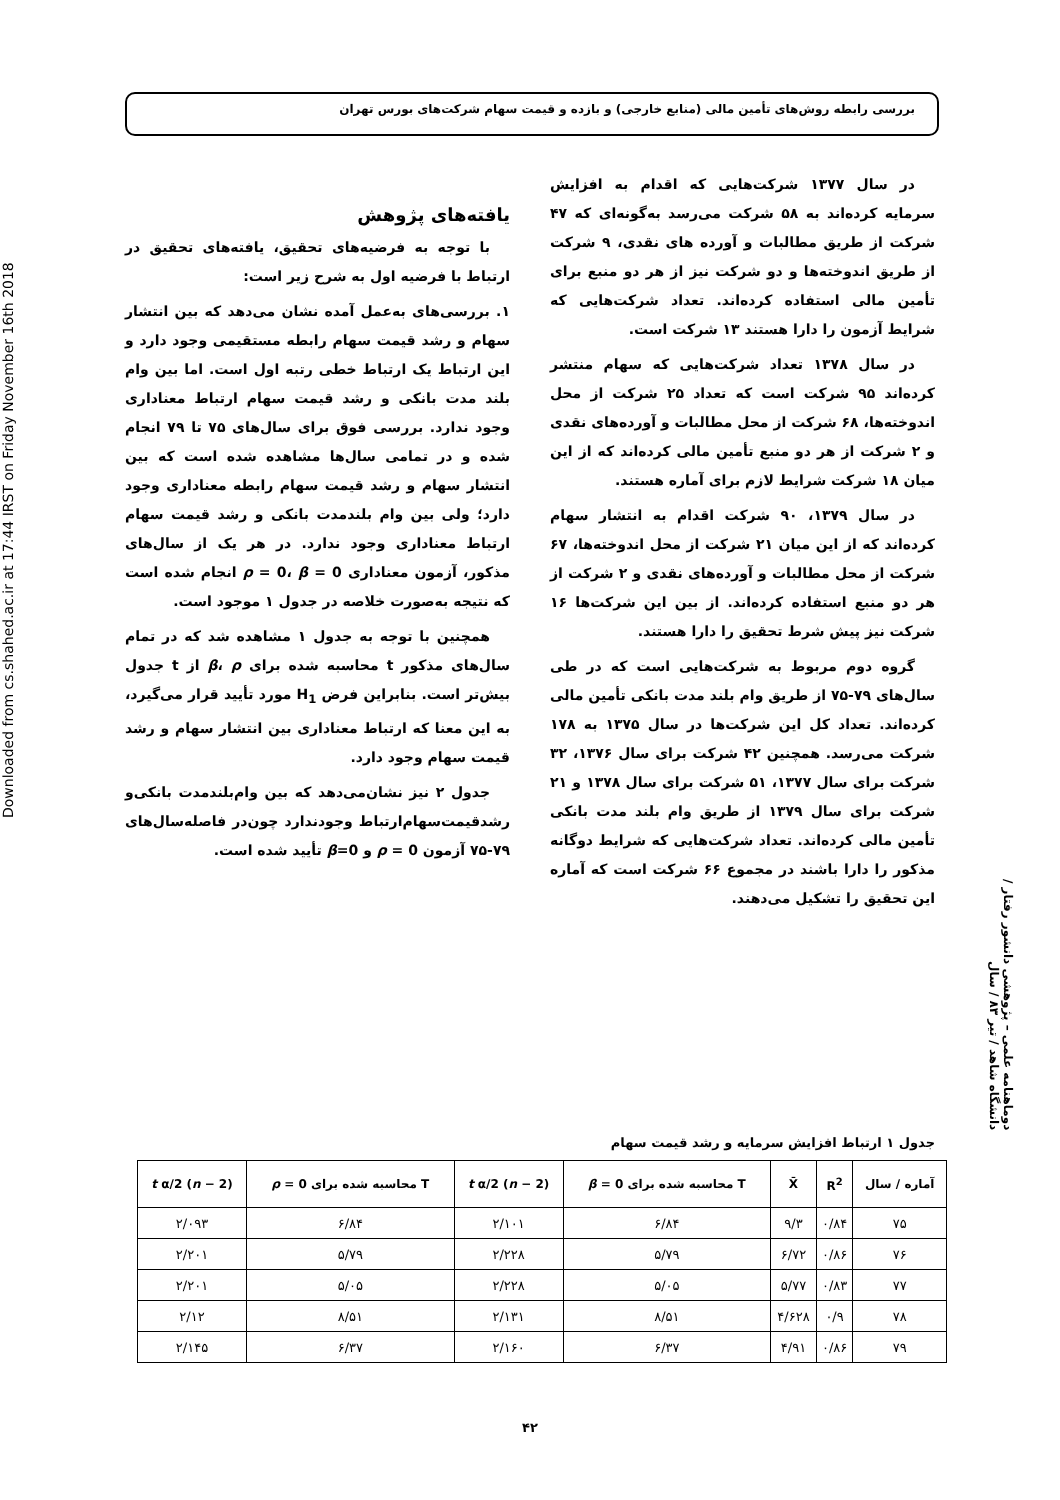بررسی رابطه روش‌های تأمین مالی (منابع خارجی) و بازده و قیمت سهام شرکت‌های بورس تهران
Downloaded from cs.shahed.ac.ir at 17:44 IRST on Friday November 16th 2018
در سال ۱۳۷۷ شرکت‌هایی که اقدام به افزایش سرمایه کرده‌اند به ۵۸ شرکت می‌رسد به‌گونه‌ای که ۴۷ شرکت از طریق مطالبات و آورده های نقدی، ۹ شرکت از طریق اندوخته‌ها و دو شرکت نیز از هر دو منبع برای تأمین مالی استفاده کرده‌اند. تعداد شرکت‌هایی که شرایط آزمون را دارا هستند ۱۳ شرکت است.
در سال ۱۳۷۸ تعداد شرکت‌هایی که سهام منتشر کرده‌اند ۹۵ شرکت است که تعداد ۲۵ شرکت از محل اندوخته‌ها، ۶۸ شرکت از محل مطالبات و آورده‌های نقدی و ۲ شرکت از هر دو منبع تأمین مالی کرده‌اند که از این میان ۱۸ شرکت شرایط لازم برای آماره هستند.
در سال ۱۳۷۹، ۹۰ شرکت اقدام به انتشار سهام کرده‌اند که از این میان ۲۱ شرکت از محل اندوخته‌ها، ۶۷ شرکت از محل مطالبات و آورده‌های نقدی و ۲ شرکت از هر دو منبع استفاده کرده‌اند. از بین این شرکت‌ها ۱۶ شرکت نیز پیش شرط تحقیق را دارا هستند.
گروه دوم مربوط به شرکت‌هایی است که در طی سال‌های ۷۹-۷۵ از طریق وام بلند مدت بانکی تأمین مالی کرده‌اند. تعداد کل این شرکت‌ها در سال ۱۳۷۵ به ۱۷۸ شرکت می‌رسد. همچنین ۴۲ شرکت برای سال ۱۳۷۶، ۳۲ شرکت برای سال ۱۳۷۷، ۵۱ شرکت برای سال ۱۳۷۸ و ۲۱ شرکت برای سال ۱۳۷۹ از طریق وام بلند مدت بانکی تأمین مالی کرده‌اند. تعداد شرکت‌هایی که شرایط دوگانه مذکور را دارا باشند در مجموع ۶۶ شرکت است که آماره این تحقیق را تشکیل می‌دهند.
یافته‌های پژوهش
با توجه به فرضیه‌های تحقیق، یافته‌های تحقیق در ارتباط با فرضیه اول به شرح زیر است:
۱. بررسی‌های به‌عمل آمده نشان می‌دهد که بین انتشار سهام و رشد قیمت سهام رابطه مستقیمی وجود دارد و این ارتباط یک ارتباط خطی رتبه اول است. اما بین وام بلند مدت بانکی و رشد قیمت سهام ارتباط معناداری وجود ندارد. بررسی فوق برای سال‌های ۷۵ تا ۷۹ انجام شده و در تمامی سال‌ها مشاهده شده است که بین انتشار سهام و رشد قیمت سهام رابطه معناداری وجود دارد؛ ولی بین وام بلندمدت بانکی و رشد قیمت سهام ارتباط معناداری وجود ندارد. در هر یک از سال‌های مذکور، آزمون معناداری ρ = 0، β = 0 انجام شده است که نتیجه به‌صورت خلاصه در جدول ۱ موجود است.
همچنین با توجه به جدول ۱ مشاهده شد که در تمام سال‌های مذکور t محاسبه شده برای β، ρ از t جدول بیش‌تر است. بنابراین فرض H<sub>1</sub> مورد تأیید قرار می‌گیرد، به این معنا که ارتباط معناداری بین انتشار سهام و رشد قیمت سهام وجود دارد.
جدول ۲ نیز نشان‌می‌دهد که بین وام‌بلندمدت بانکی‌و رشدقیمت‌سهام‌ارتباط وجودندارد چون‌در فاصله‌سال‌های ۷۹-۷۵ آزمون ρ = 0 و β=0 تأیید شده است.
دوماهنامه علمی – پژوهشی دانشور رفتار / دانشگاه شاهد / تیر ۸۳ / سال
جدول ۱ ارتباط افزایش سرمایه و رشد قیمت سهام
| آماره / سال | R<sup>2</sup> | X̄ | T محاسبه شده برای β = 0 | t α/2 ( n − 2) | T محاسبه شده برای ρ = 0 | t α/2 ( n − 2) |
| --- | --- | --- | --- | --- | --- | --- |
| ۷۵ | ۰/۸۴ | ۹/۳ | ۶/۸۴ | ۲/۱۰۱ | ۶/۸۴ | ۲/۰۹۳ |
| ۷۶ | ۰/۸۶ | ۶/۷۲ | ۵/۷۹ | ۲/۲۲۸ | ۵/۷۹ | ۲/۲۰۱ |
| ۷۷ | ۰/۸۳ | ۵/۷۷ | ۵/۰۵ | ۲/۲۲۸ | ۵/۰۵ | ۲/۲۰۱ |
| ۷۸ | ۰/۹ | ۴/۶۲۸ | ۸/۵۱ | ۲/۱۳۱ | ۸/۵۱ | ۲/۱۲ |
| ۷۹ | ۰/۸۶ | ۴/۹۱ | ۶/۳۷ | ۲/۱۶۰ | ۶/۳۷ | ۲/۱۴۵ |
۴۲